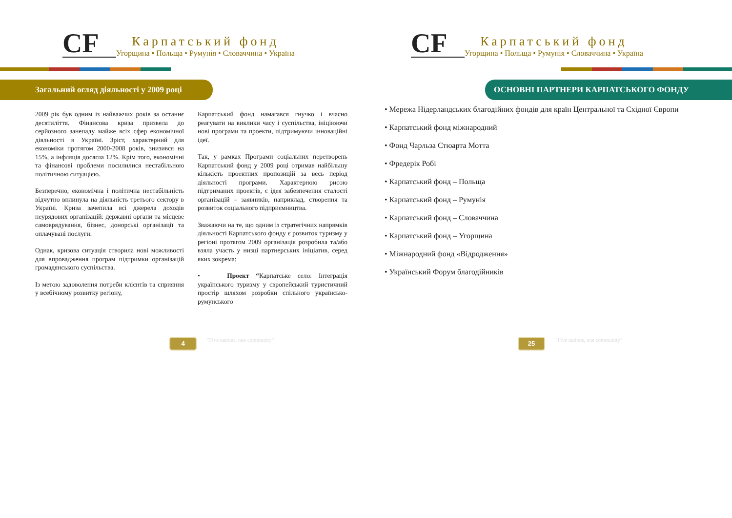CF
Карпатський фонд
Угорщина • Польща • Румунія • Словаччина • Україна
Загальний огляд діяльності у 2009 році
2009 рік був одним із найважчих років за останнє десятиліття. Фінансова криза призвела до серйозного занепаду майже всіх сфер економічної діяльності в Україні. Зріст, характерний для економіки протягом 2000-2008 років, знизився на 15%, а інфляція досягла 12%. Крім того, економічні та фінансові проблеми посилилися нестабільною політичною ситуацією.
Безперечно, економічна і політична нестабільність відчутно вплинула на діяльність третього сектору в Україні. Криза зачепила всі джерела доходів неурядових організацій: державні органи та місцеве самоврядування, бізнес, донорські організації та оплачувані послуги.
Однак, кризова ситуація створила нові можливості для впровадження програм підтримки організацій громадянського суспільства.
Із метою задоволення потреби клієнтів та сприяння у всебічному розвитку регіону,
Карпатський фонд намагався гнучко і вчасно реагувати на виклики часу і суспільства, ініціюючи нові програми та проекти, підтримуючи інноваційні ідеї.
Так, у рамках Програми соціальних перетворень Карпатський фонд у 2009 році отримав найбільшу кількість проектних пропозицій за весь період діяльності програми. Характерною рисою підтриманих проектів, є ідея забезпечення сталості організацій – заявників, наприклад, створення та розвиток соціального підприємництва.
Зважаючи на те, що одним із стратегічних напрямків діяльності Карпатського фонду є розвиток туризму у регіоні протягом 2009 організація розробила та/або взяла участь у низці партнерських ініціатив, серед яких зокрема:
• Проект “Карпатське село: Інтеграція українського туризму у європейський туристичний простір шляхом розробки спільного українсько-румунського
4 "Five nations, one community"
CF
Карпатський фонд
Угорщина • Польща • Румунія • Словаччина • Україна
ОСНОВНІ ПАРТНЕРИ КАРПАТСЬКОГО ФОНДУ
• Мережа Нідерландських благодійних фондів для країн Центральної та Східної Європи
• Карпатський фонд міжнародний
• Фонд Чарльза Стюарта Мотта
• Фредерік Робі
• Карпатський фонд – Польща
• Карпатський фонд – Румунія
• Карпатський фонд – Словаччина
• Карпатський фонд – Угорщина
• Міжнародний фонд «Відродження»
• Український Форум благодійників
25 "Five nations, one community"